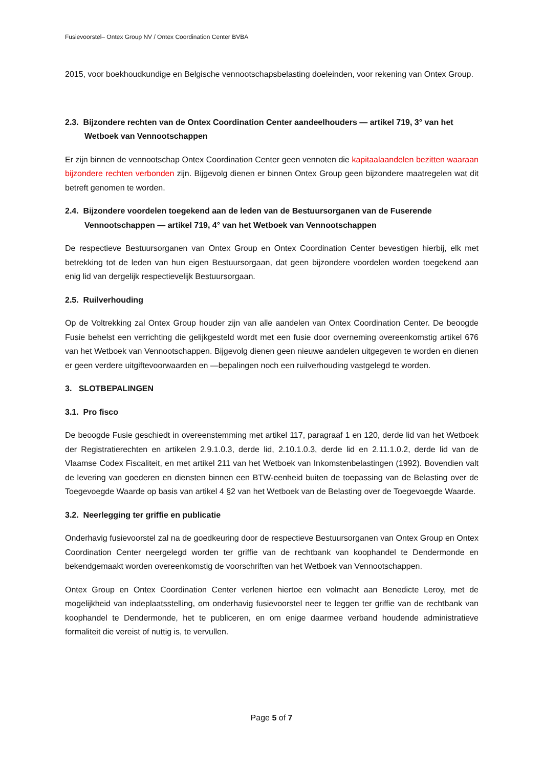Fusievoorstel– Ontex Group NV / Ontex Coordination Center BVBA
2015, voor boekhoudkundige en Belgische vennootschapsbelasting doeleinden, voor rekening van Ontex Group.
2.3. Bijzondere rechten van de Ontex Coordination Center aandeelhouders — artikel 719, 3° van het Wetboek van Vennootschappen
Er zijn binnen de vennootschap Ontex Coordination Center geen vennoten die kapitaalaandelen bezitten waaraan bijzondere rechten verbonden zijn. Bijgevolg dienen er binnen Ontex Group geen bijzondere maatregelen wat dit betreft genomen te worden.
2.4. Bijzondere voordelen toegekend aan de leden van de Bestuursorganen van de Fuserende Vennootschappen — artikel 719, 4° van het Wetboek van Vennootschappen
De respectieve Bestuursorganen van Ontex Group en Ontex Coordination Center bevestigen hierbij, elk met betrekking tot de leden van hun eigen Bestuursorgaan, dat geen bijzondere voordelen worden toegekend aan enig lid van dergelijk respectievelijk Bestuursorgaan.
2.5. Ruilverhouding
Op de Voltrekking zal Ontex Group houder zijn van alle aandelen van Ontex Coordination Center. De beoogde Fusie behelst een verrichting die gelijkgesteld wordt met een fusie door overneming overeenkomstig artikel 676 van het Wetboek van Vennootschappen. Bijgevolg dienen geen nieuwe aandelen uitgegeven te worden en dienen er geen verdere uitgiftevoorwaarden en —bepalingen noch een ruilverhouding vastgelegd te worden.
3. SLOTBEPALINGEN
3.1. Pro fisco
De beoogde Fusie geschiedt in overeenstemming met artikel 117, paragraaf 1 en 120, derde lid van het Wetboek der Registratierechten en artikelen 2.9.1.0.3, derde lid, 2.10.1.0.3, derde lid en 2.11.1.0.2, derde lid van de Vlaamse Codex Fiscaliteit, en met artikel 211 van het Wetboek van Inkomstenbelastingen (1992). Bovendien valt de levering van goederen en diensten binnen een BTW-eenheid buiten de toepassing van de Belasting over de Toegevoegde Waarde op basis van artikel 4 §2 van het Wetboek van de Belasting over de Toegevoegde Waarde.
3.2. Neerlegging ter griffie en publicatie
Onderhavig fusievoorstel zal na de goedkeuring door de respectieve Bestuursorganen van Ontex Group en Ontex Coordination Center neergelegd worden ter griffie van de rechtbank van koophandel te Dendermonde en bekendgemaakt worden overeenkomstig de voorschriften van het Wetboek van Vennootschappen.
Ontex Group en Ontex Coordination Center verlenen hiertoe een volmacht aan Benedicte Leroy, met de mogelijkheid van indeplaatsstelling, om onderhavig fusievoorstel neer te leggen ter griffie van de rechtbank van koophandel te Dendermonde, het te publiceren, en om enige daarmee verband houdende administratieve formaliteit die vereist of nuttig is, te vervullen.
Page 5 of 7